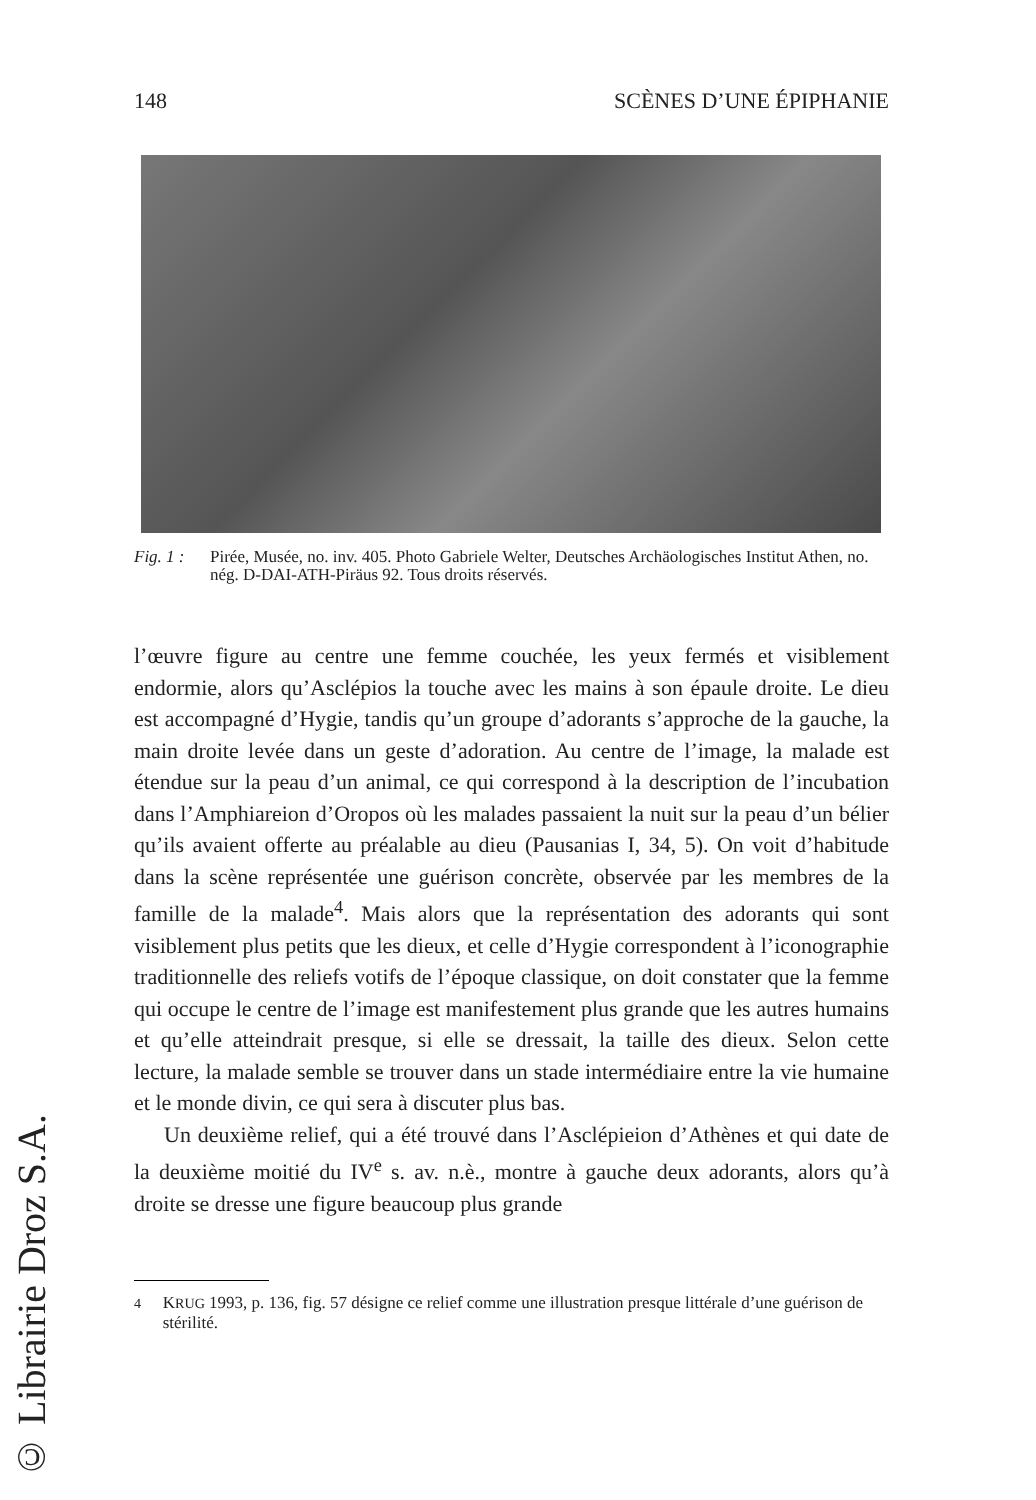148 SCÈNES D’UNE ÉPIPHANIE
Fig. 1 :
Pirée, Musée, no. inv. 405. Photo Gabriele Welter, Deutsches Archäologisches Institut Athen, no. nég. D-DAI-ATH-Piräus 92. Tous droits réservés.
l’œuvre figure au centre une femme couchée, les yeux fermés et visiblement endormie, alors qu’Asclépios la touche avec les mains à son épaule droite. Le dieu est accompagné d’Hygie, tandis qu’un groupe d’adorants s’approche de la gauche, la main droite levée dans un geste d’adoration. Au centre de l’image, la malade est étendue sur la peau d’un animal, ce qui correspond à la description de l’incubation dans l’Amphiareion d’Oropos où les malades passaient la nuit sur la peau d’un bélier qu’ils avaient offerte au préalable au dieu (Pausanias I, 34, 5). On voit d’habitude dans la scène représentée une guérison concrète, observée par les membres de la famille de la malade<sup>4</sup>. Mais alors que la représentation des adorants qui sont visiblement plus petits que les dieux, et celle d’Hygie correspondent à l’iconographie traditionnelle des reliefs votifs de l’époque classique, on doit constater que la femme qui occupe le centre de l’image est manifestement plus grande que les autres humains et qu’elle atteindrait presque, si elle se dressait, la taille des dieux. Selon cette lecture, la malade semble se trouver dans un stade intermédiaire entre la vie humaine et le monde divin, ce qui sera à discuter plus bas.
Un deuxième relief, qui a été trouvé dans l’Asclépieion d’Athènes et qui date de la deuxième moitié du IV<sup>e</sup> s. av. n.è., montre à gauche deux adorants, alors qu’à droite se dresse une figure beaucoup plus grande
<sup>4</sup> KRUG 1993, p. 136, fig. 57 désigne ce relief comme une illustration presque littérale d’une guérison de stérilité.
© Librairie Droz S.A.